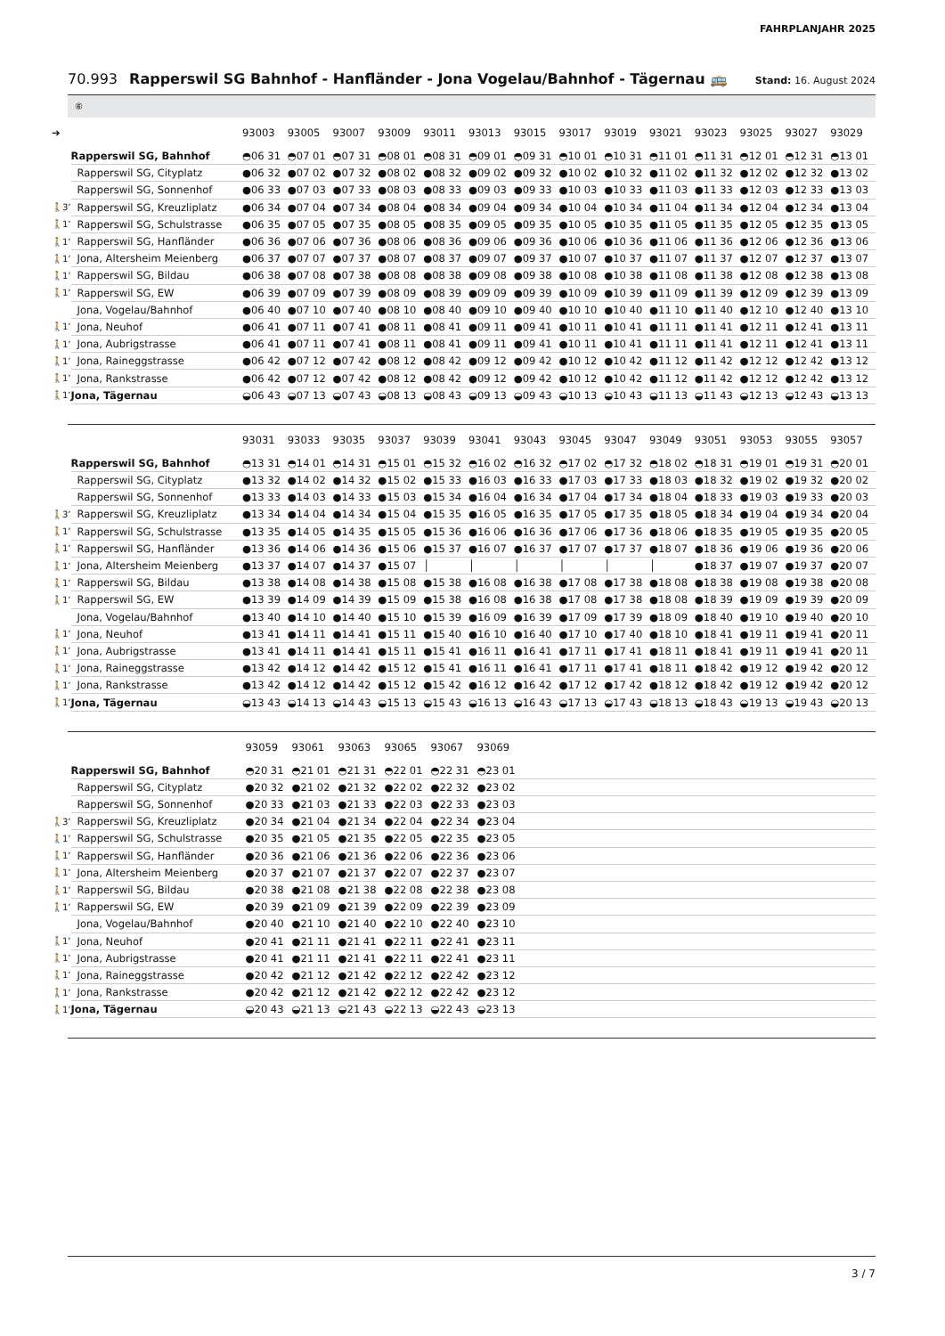FAHRPLANJAHR 2025
70.993 Rapperswil SG Bahnhof - Hanfländer - Jona Vogelau/Bahnhof - Tägernau 🚌
Stand: 16. August 2024
⑥
| ➔ | | 93003 | 93005 | 93007 | 93009 | 93011 | 93013 | 93015 | 93017 | 93019 | 93021 | 93023 | 93025 | 93027 | 93029 |
| --- | --- | --- | --- | --- | --- | --- | --- | --- | --- | --- | --- | --- | --- | --- | --- |
| | Rapperswil SG, Bahnhof | ◓06 31 | ◓07 01 | ◓07 31 | ◓08 01 | ◓08 31 | ◓09 01 | ◓09 31 | ◓10 01 | ◓10 31 | ◓11 01 | ◓11 31 | ◓12 01 | ◓12 31 | ◓13 01 |
| | Rapperswil SG, Cityplatz | ●06 32 | ●07 02 | ●07 32 | ●08 02 | ●08 32 | ●09 02 | ●09 32 | ●10 02 | ●10 32 | ●11 02 | ●11 32 | ●12 02 | ●12 32 | ●13 02 |
| | Rapperswil SG, Sonnenhof | ●06 33 | ●07 03 | ●07 33 | ●08 03 | ●08 33 | ●09 03 | ●09 33 | ●10 03 | ●10 33 | ●11 03 | ●11 33 | ●12 03 | ●12 33 | ●13 03 |
| 🚶3’ | Rapperswil SG, Kreuzliplatz | ●06 34 | ●07 04 | ●07 34 | ●08 04 | ●08 34 | ●09 04 | ●09 34 | ●10 04 | ●10 34 | ●11 04 | ●11 34 | ●12 04 | ●12 34 | ●13 04 |
| 🚶1’ | Rapperswil SG, Schulstrasse | ●06 35 | ●07 05 | ●07 35 | ●08 05 | ●08 35 | ●09 05 | ●09 35 | ●10 05 | ●10 35 | ●11 05 | ●11 35 | ●12 05 | ●12 35 | ●13 05 |
| 🚶1’ | Rapperswil SG, Hanfländer | ●06 36 | ●07 06 | ●07 36 | ●08 06 | ●08 36 | ●09 06 | ●09 36 | ●10 06 | ●10 36 | ●11 06 | ●11 36 | ●12 06 | ●12 36 | ●13 06 |
| 🚶1’ | Jona, Altersheim Meienberg | ●06 37 | ●07 07 | ●07 37 | ●08 07 | ●08 37 | ●09 07 | ●09 37 | ●10 07 | ●10 37 | ●11 07 | ●11 37 | ●12 07 | ●12 37 | ●13 07 |
| 🚶1’ | Rapperswil SG, Bildau | ●06 38 | ●07 08 | ●07 38 | ●08 08 | ●08 38 | ●09 08 | ●09 38 | ●10 08 | ●10 38 | ●11 08 | ●11 38 | ●12 08 | ●12 38 | ●13 08 |
| 🚶1’ | Rapperswil SG, EW | ●06 39 | ●07 09 | ●07 39 | ●08 09 | ●08 39 | ●09 09 | ●09 39 | ●10 09 | ●10 39 | ●11 09 | ●11 39 | ●12 09 | ●12 39 | ●13 09 |
| | Jona, Vogelau/Bahnhof | ●06 40 | ●07 10 | ●07 40 | ●08 10 | ●08 40 | ●09 10 | ●09 40 | ●10 10 | ●10 40 | ●11 10 | ●11 40 | ●12 10 | ●12 40 | ●13 10 |
| 🚶1’ | Jona, Neuhof | ●06 41 | ●07 11 | ●07 41 | ●08 11 | ●08 41 | ●09 11 | ●09 41 | ●10 11 | ●10 41 | ●11 11 | ●11 41 | ●12 11 | ●12 41 | ●13 11 |
| 🚶1’ | Jona, Aubrigstrasse | ●06 41 | ●07 11 | ●07 41 | ●08 11 | ●08 41 | ●09 11 | ●09 41 | ●10 11 | ●10 41 | ●11 11 | ●11 41 | ●12 11 | ●12 41 | ●13 11 |
| 🚶1’ | Jona, Raineggstrasse | ●06 42 | ●07 12 | ●07 42 | ●08 12 | ●08 42 | ●09 12 | ●09 42 | ●10 12 | ●10 42 | ●11 12 | ●11 42 | ●12 12 | ●12 42 | ●13 12 |
| 🚶1’ | Jona, Rankstrasse | ●06 42 | ●07 12 | ●07 42 | ●08 12 | ●08 42 | ●09 12 | ●09 42 | ●10 12 | ●10 42 | ●11 12 | ●11 42 | ●12 12 | ●12 42 | ●13 12 |
| 🚶1’ | Jona, Tägernau | ◒06 43 | ◒07 13 | ◒07 43 | ◒08 13 | ◒08 43 | ◒09 13 | ◒09 43 | ◒10 13 | ◒10 43 | ◒11 13 | ◒11 43 | ◒12 13 | ◒12 43 | ◒13 13 |
| | | 93031 | 93033 | 93035 | 93037 | 93039 | 93041 | 93043 | 93045 | 93047 | 93049 | 93051 | 93053 | 93055 | 93057 |
| --- | --- | --- | --- | --- | --- | --- | --- | --- | --- | --- | --- | --- | --- | --- | --- |
| | Rapperswil SG, Bahnhof | ◓13 31 | ◓14 01 | ◓14 31 | ◓15 01 | ◓15 32 | ◓16 02 | ◓16 32 | ◓17 02 | ◓17 32 | ◓18 02 | ◓18 31 | ◓19 01 | ◓19 31 | ◓20 01 |
| | Rapperswil SG, Cityplatz | ●13 32 | ●14 02 | ●14 32 | ●15 02 | ●15 33 | ●16 03 | ●16 33 | ●17 03 | ●17 33 | ●18 03 | ●18 32 | ●19 02 | ●19 32 | ●20 02 |
| | Rapperswil SG, Sonnenhof | ●13 33 | ●14 03 | ●14 33 | ●15 03 | ●15 34 | ●16 04 | ●16 34 | ●17 04 | ●17 34 | ●18 04 | ●18 33 | ●19 03 | ●19 33 | ●20 03 |
| 🚶3’ | Rapperswil SG, Kreuzliplatz | ●13 34 | ●14 04 | ●14 34 | ●15 04 | ●15 35 | ●16 05 | ●16 35 | ●17 05 | ●17 35 | ●18 05 | ●18 34 | ●19 04 | ●19 34 | ●20 04 |
| 🚶1’ | Rapperswil SG, Schulstrasse | ●13 35 | ●14 05 | ●14 35 | ●15 05 | ●15 36 | ●16 06 | ●16 36 | ●17 06 | ●17 36 | ●18 06 | ●18 35 | ●19 05 | ●19 35 | ●20 05 |
| 🚶1’ | Rapperswil SG, Hanfländer | ●13 36 | ●14 06 | ●14 36 | ●15 06 | ●15 37 | ●16 07 | ●16 37 | ●17 07 | ●17 37 | ●18 07 | ●18 36 | ●19 06 | ●19 36 | ●20 06 |
| 🚶1’ | Jona, Altersheim Meienberg | ●13 37 | ●14 07 | ●14 37 | ●15 07 | │ | │ | │ | │ | │ | │ | ●18 37 | ●19 07 | ●19 37 | ●20 07 |
| 🚶1’ | Rapperswil SG, Bildau | ●13 38 | ●14 08 | ●14 38 | ●15 08 | ●15 38 | ●16 08 | ●16 38 | ●17 08 | ●17 38 | ●18 08 | ●18 38 | ●19 08 | ●19 38 | ●20 08 |
| 🚶1’ | Rapperswil SG, EW | ●13 39 | ●14 09 | ●14 39 | ●15 09 | ●15 38 | ●16 08 | ●16 38 | ●17 08 | ●17 38 | ●18 08 | ●18 39 | ●19 09 | ●19 39 | ●20 09 |
| | Jona, Vogelau/Bahnhof | ●13 40 | ●14 10 | ●14 40 | ●15 10 | ●15 39 | ●16 09 | ●16 39 | ●17 09 | ●17 39 | ●18 09 | ●18 40 | ●19 10 | ●19 40 | ●20 10 |
| 🚶1’ | Jona, Neuhof | ●13 41 | ●14 11 | ●14 41 | ●15 11 | ●15 40 | ●16 10 | ●16 40 | ●17 10 | ●17 40 | ●18 10 | ●18 41 | ●19 11 | ●19 41 | ●20 11 |
| 🚶1’ | Jona, Aubrigstrasse | ●13 41 | ●14 11 | ●14 41 | ●15 11 | ●15 41 | ●16 11 | ●16 41 | ●17 11 | ●17 41 | ●18 11 | ●18 41 | ●19 11 | ●19 41 | ●20 11 |
| 🚶1’ | Jona, Raineggstrasse | ●13 42 | ●14 12 | ●14 42 | ●15 12 | ●15 41 | ●16 11 | ●16 41 | ●17 11 | ●17 41 | ●18 11 | ●18 42 | ●19 12 | ●19 42 | ●20 12 |
| 🚶1’ | Jona, Rankstrasse | ●13 42 | ●14 12 | ●14 42 | ●15 12 | ●15 42 | ●16 12 | ●16 42 | ●17 12 | ●17 42 | ●18 12 | ●18 42 | ●19 12 | ●19 42 | ●20 12 |
| 🚶1’ | Jona, Tägernau | ◒13 43 | ◒14 13 | ◒14 43 | ◒15 13 | ◒15 43 | ◒16 13 | ◒16 43 | ◒17 13 | ◒17 43 | ◒18 13 | ◒18 43 | ◒19 13 | ◒19 43 | ◒20 13 |
| | | 93059 | 93061 | 93063 | 93065 | 93067 | 93069 | |
| --- | --- | --- | --- | --- | --- | --- | --- | --- |
| | Rapperswil SG, Bahnhof | ◓20 31 | ◓21 01 | ◓21 31 | ◓22 01 | ◓22 31 | ◓23 01 | |
| | Rapperswil SG, Cityplatz | ●20 32 | ●21 02 | ●21 32 | ●22 02 | ●22 32 | ●23 02 | |
| | Rapperswil SG, Sonnenhof | ●20 33 | ●21 03 | ●21 33 | ●22 03 | ●22 33 | ●23 03 | |
| 🚶3’ | Rapperswil SG, Kreuzliplatz | ●20 34 | ●21 04 | ●21 34 | ●22 04 | ●22 34 | ●23 04 | |
| 🚶1’ | Rapperswil SG, Schulstrasse | ●20 35 | ●21 05 | ●21 35 | ●22 05 | ●22 35 | ●23 05 | |
| 🚶1’ | Rapperswil SG, Hanfländer | ●20 36 | ●21 06 | ●21 36 | ●22 06 | ●22 36 | ●23 06 | |
| 🚶1’ | Jona, Altersheim Meienberg | ●20 37 | ●21 07 | ●21 37 | ●22 07 | ●22 37 | ●23 07 | |
| 🚶1’ | Rapperswil SG, Bildau | ●20 38 | ●21 08 | ●21 38 | ●22 08 | ●22 38 | ●23 08 | |
| 🚶1’ | Rapperswil SG, EW | ●20 39 | ●21 09 | ●21 39 | ●22 09 | ●22 39 | ●23 09 | |
| | Jona, Vogelau/Bahnhof | ●20 40 | ●21 10 | ●21 40 | ●22 10 | ●22 40 | ●23 10 | |
| 🚶1’ | Jona, Neuhof | ●20 41 | ●21 11 | ●21 41 | ●22 11 | ●22 41 | ●23 11 | |
| 🚶1’ | Jona, Aubrigstrasse | ●20 41 | ●21 11 | ●21 41 | ●22 11 | ●22 41 | ●23 11 | |
| 🚶1’ | Jona, Raineggstrasse | ●20 42 | ●21 12 | ●21 42 | ●22 12 | ●22 42 | ●23 12 | |
| 🚶1’ | Jona, Rankstrasse | ●20 42 | ●21 12 | ●21 42 | ●22 12 | ●22 42 | ●23 12 | |
| 🚶1’ | Jona, Tägernau | ◒20 43 | ◒21 13 | ◒21 43 | ◒22 13 | ◒22 43 | ◒23 13 | |
3 / 7